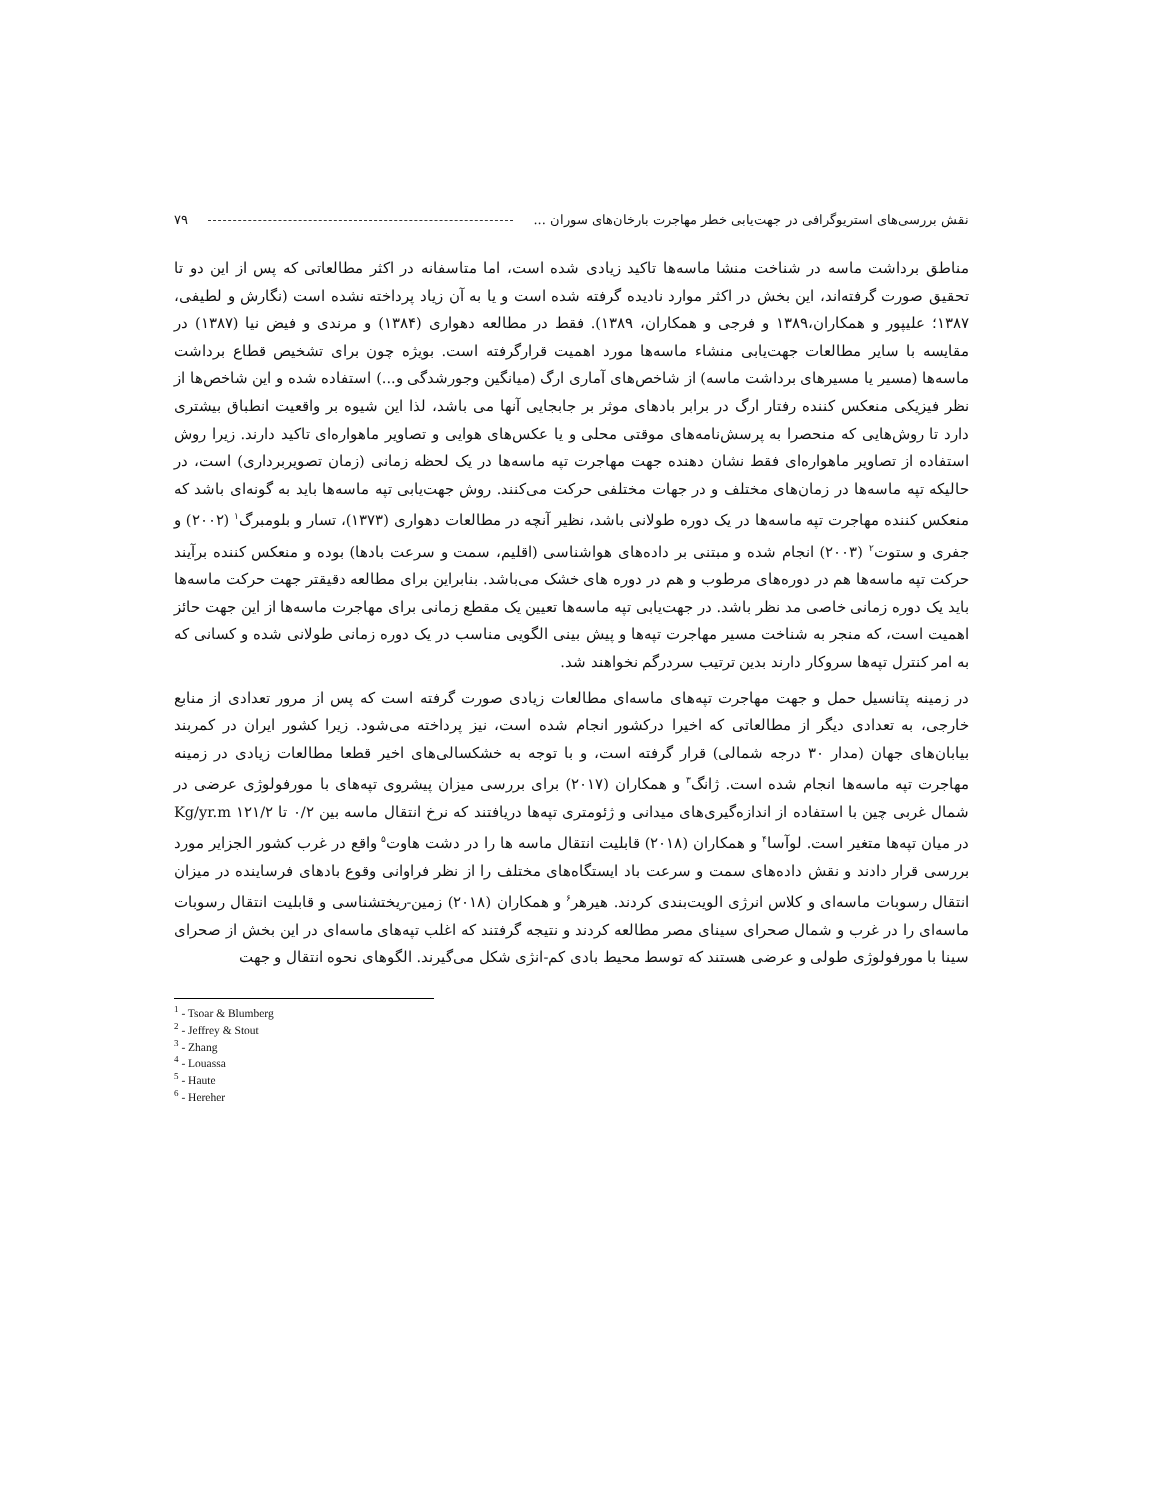نقش بررسی‌های استریوگرافی در جهت‌یابی خطر مهاجرت بارخان‌های سوران ... ۷۹
مناطق برداشت ماسه در شناخت منشا ماسه‌ها تاکید زیادی شده است، اما متاسفانه در اکثر مطالعاتی که پس از این دو تا تحقیق صورت گرفته‌اند، این بخش در اکثر موارد نادیده گرفته شده است و یا به آن زیاد پرداخته نشده است (نگارش و لطیفی، ۱۳۸۷؛ علیپور و همکاران،۱۳۸۹ و فرجی و همکاران، ۱۳۸۹). فقط در مطالعه دهواری (۱۳۸۴) و مرندی و فیض نیا (۱۳۸۷) در مقایسه با سایر مطالعات جهت‌یابی منشاء ماسه‌ها مورد اهمیت قرارگرفته است. بویژه چون برای تشخیص قطاع برداشت ماسه‌ها (مسیر یا مسیرهای برداشت ماسه) از شاخص‌های آماری ارگ (میانگین وجورشدگی و...) استفاده شده و این شاخص‌ها از نظر فیزیکی منعکس کننده رفتار ارگ در برابر بادهای موثر بر جابجایی آنها می باشد، لذا این شیوه بر واقعیت انطباق بیشتری دارد تا روش‌هایی که منحصرا به پرسش‌نامه‌های موقتی محلی و یا عکس‌های هوایی و تصاویر ماهواره‌ای تاکید دارند. زیرا روش استفاده از تصاویر ماهواره‌ای فقط نشان دهنده جهت مهاجرت تپه ماسه‌ها در یک لحظه زمانی (زمان تصویربرداری) است، در حالیکه تپه ماسه‌ها در زمان‌های مختلف و در جهات مختلفی حرکت می‌کنند. روش جهت‌یابی تپه ماسه‌ها باید به گونه‌ای باشد که منعکس کننده مهاجرت تپه ماسه‌ها در یک دوره طولانی باشد، نظیر آنچه در مطالعات دهواری (۱۳۷۳)، تسار و بلومبرگ<sup>۱</sup> (۲۰۰۲) و جفری و ستوت<sup>۲</sup> (۲۰۰۳) انجام شده و مبتنی بر داده‌های هواشناسی (اقلیم، سمت و سرعت بادها) بوده و منعکس کننده برآیند حرکت تپه ماسه‌ها هم در دوره‌های مرطوب و هم در دوره های خشک می‌باشد. بنابراین برای مطالعه دقیقتر جهت حرکت ماسه‌ها باید یک دوره زمانی خاصی مد نظر باشد. در جهت‌یابی تپه ماسه‌ها تعیین یک مقطع زمانی برای مهاجرت ماسه‌ها از این جهت حائز اهمیت است، که منجر به شناخت مسیر مهاجرت تپه‌ها و پیش بینی الگویی مناسب در یک دوره زمانی طولانی شده و کسانی که به امر کنترل تپه‌ها سروکار دارند بدین ترتیب سردرگم نخواهند شد.
در زمینه پتانسیل حمل و جهت مهاجرت تپه‌های ماسه‌ای مطالعات زیادی صورت گرفته است که پس از مرور تعدادی از منابع خارجی، به تعدادی دیگر از مطالعاتی که اخیرا درکشور انجام شده است، نیز پرداخته می‌شود. زیرا کشور ایران در کمربند بیابان‌های جهان (مدار ۳۰ درجه شمالی) قرار گرفته است، و با توجه به خشکسالی‌های اخیر قطعا مطالعات زیادی در زمینه مهاجرت تپه ماسه‌ها انجام شده است. ژانگ<sup>۳</sup> و همکاران (۲۰۱۷) برای بررسی میزان پیشروی تپه‌های با مورفولوژی عرضی در شمال غربی چین با استفاده از اندازه‌گیری‌های میدانی و ژئومتری تپه‌ها دریافتند که نرخ انتقال ماسه بین ۰/۲ تا ۱۲۱/۲ Kg/yr.m در میان تپه‌ها متغیر است. لوآسا<sup>۴</sup> و همکاران (۲۰۱۸) قابلیت انتقال ماسه ها را در دشت هاوت<sup>۵</sup> واقع در غرب کشور الجزایر مورد بررسی قرار دادند و نقش داده‌های سمت و سرعت باد ایستگاه‌های مختلف را از نظر فراوانی وقوع بادهای فرساینده در میزان انتقال رسوبات ماسه‌ای و کلاس انرژی الویت‌بندی کردند. هیرهر<sup>۶</sup> و همکاران (۲۰۱۸) زمین-ریختشناسی و قابلیت انتقال رسوبات ماسه‌ای را در غرب و شمال صحرای سینای مصر مطالعه کردند و نتیجه گرفتند که اغلب تپه‌های ماسه‌ای در این بخش از صحرای سینا با مورفولوژی طولی و عرضی هستند که توسط محیط بادی کم-انژی شکل می‌گیرند. الگوهای نحوه انتقال و جهت
<sup>1</sup> - Tsoar & Blumberg
<sup>2</sup> - Jeffrey & Stout
<sup>3</sup> - Zhang
<sup>4</sup> - Louassa
<sup>5</sup> - Haute
<sup>6</sup> - Hereher